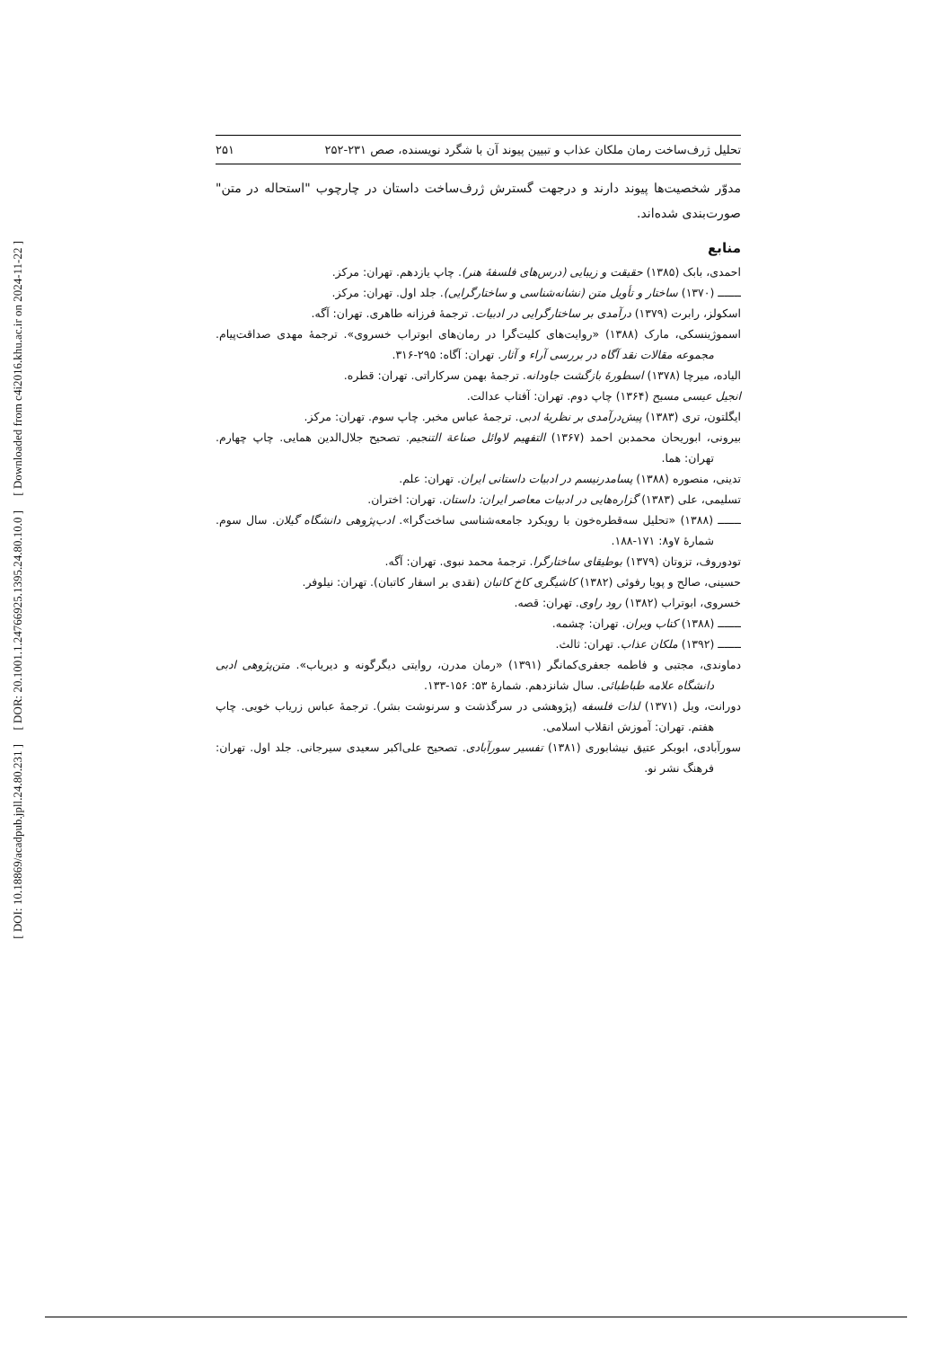[ Downloaded from c4i2016.khu.ac.ir on 2024-11-22 ]
[ DOR: 20.1001.1.24766925.1395.24.80.10.0 ]
[ DOI: 10.18869/acadpub.jpll.24.80.231 ]
تحلیل ژرف‌ساخت رمان ملکان عذاب و تبیین پیوند آن با شگرد نویسنده، صص ۲۳۱-۲۵۲ ۲۵۱
مدوّر شخصیت‌ها پیوند دارند و درجهت گسترش ژرف‌ساخت داستان در چارچوب "استحاله در متن" صورت‌بندی شده‌اند.
منابع
احمدی، بابک (۱۳۸۵) حقیقت و زیبایی (درس‌های فلسفهٔ هنر). چاپ یازدهم. تهران: مرکز.
ـــــــ (۱۳۷۰) ساختار و تأویل متن (نشانه‌شناسی و ساختارگرایی). جلد اول. تهران: مرکز.
اسکولز، رابرت (۱۳۷۹) درآمدی بر ساختارگرایی در ادبیات. ترجمهٔ فرزانه طاهری. تهران: آگه.
اسموژینسکی، مارک (۱۳۸۸) «روایت‌های کلیت‌گرا در رمان‌های ابوتراب خسروی». ترجمهٔ مهدی صداقت‌پیام. مجموعه مقالات نقد آگاه در بررسی آراء و آثار. تهران: آگاه: ۲۹۵-۳۱۶.
الیاده، میرچا (۱۳۷۸) اسطورهٔ بازگشت جاودانه. ترجمهٔ بهمن سرکاراتی. تهران: قطره.
انجیل عیسی مسیح (۱۳۶۴) چاپ دوم. تهران: آفتاب عدالت.
ایگلتون، تری (۱۳۸۳) پیش‌درآمدی بر نظریهٔ ادبی. ترجمهٔ عباس مخبر. چاپ سوم. تهران: مرکز.
بیرونی، ابوریحان محمدبن احمد (۱۳۶۷) التفهیم لاوائل صناعة التنجیم. تصحیح جلال‌الدین همایی. چاپ چهارم. تهران: هما.
تدینی، منصوره (۱۳۸۸) پسامدرنیسم در ادبیات داستانی ایران. تهران: علم.
تسلیمی، علی (۱۳۸۳) گزاره‌هایی در ادبیات معاصر ایران: داستان. تهران: اختران.
ـــــــ (۱۳۸۸) «تحلیل سه‌قطره‌خون با رویکرد جامعه‌شناسی ساخت‌گرا». ادب‌پژوهی دانشگاه گیلان. سال سوم. شمارهٔ ۷و۸: ۱۷۱-۱۸۸.
تودوروف، تزوتان (۱۳۷۹) بوطیقای ساختارگرا. ترجمهٔ محمد نبوی. تهران: آگه.
حسینی، صالح و پویا رفوئی (۱۳۸۲) کاشیگری کاخ کاتبان (نقدی بر اسفار کاتبان). تهران: نیلوفر.
خسروی، ابوتراب (۱۳۸۲) رود راوی. تهران: قصه.
ـــــــ (۱۳۸۸) کتاب ویران. تهران: چشمه.
ـــــــ (۱۳۹۲) ملکان عذاب. تهران: ثالث.
دماوندی، مجتبی و فاطمه جعفری‌کمانگر (۱۳۹۱) «رمان مدرن، روایتی دیگرگونه و دیریاب». متن‌پژوهی ادبی دانشگاه علامه طباطبائی. سال شانزدهم. شمارهٔ ۵۳: ۱۵۶-۱۳۳.
دورانت، ویل (۱۳۷۱) لذات فلسفه (پژوهشی در سرگذشت و سرنوشت بشر). ترجمهٔ عباس زریاب خویی. چاپ هفتم. تهران: آموزش انقلاب اسلامی.
سورآبادی، ابوبکر عتیق نیشابوری (۱۳۸۱) تفسیر سورآبادی. تصحیح علی‌اکبر سعیدی سیرجانی. جلد اول. تهران: فرهنگ نشر نو.